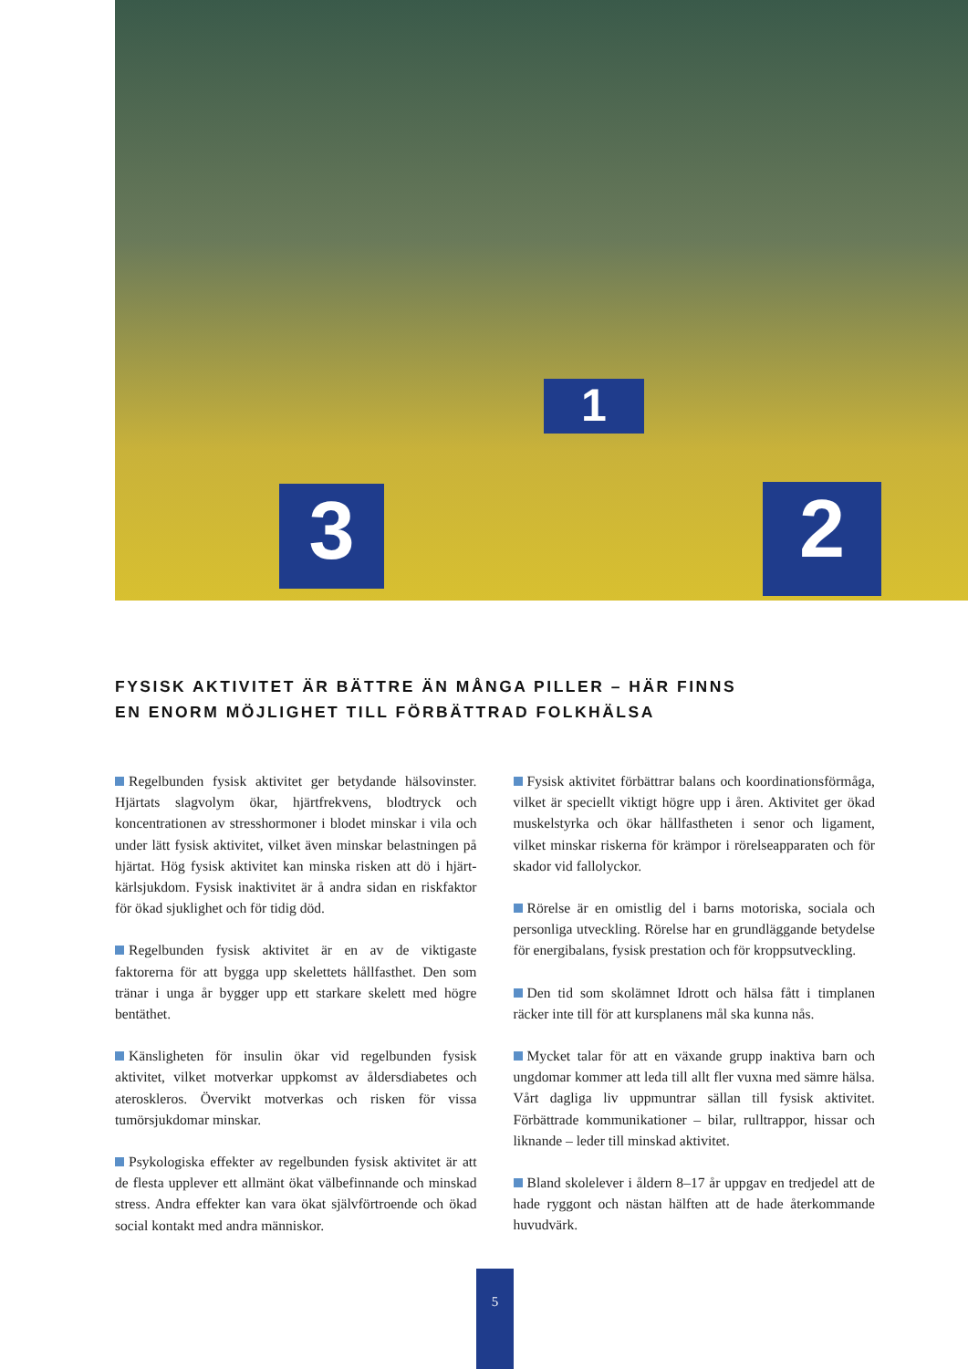3 2
1
FYSISK AKTIVITET ÄR BÄTTRE ÄN MÅNGA PILLER – HÄR FINNS
EN ENORM MÖJLIGHET TILL FÖRBÄTTRAD FOLKHÄLSA
Regelbunden fysisk aktivitet ger betydande hälsovinster. Hjärtats slagvolym ökar, hjärtfrekvens, blodtryck och koncentrationen av stresshormoner i blodet minskar i vila och under lätt fysisk aktivitet, vilket även minskar belastningen på hjärtat. Hög fysisk aktivitet kan minska risken att dö i hjärt-kärlsjukdom. Fysisk inaktivitet är å andra sidan en riskfaktor för ökad sjuklighet och för tidig död.
Regelbunden fysisk aktivitet är en av de viktigaste faktorerna för att bygga upp skelettets hållfasthet. Den som tränar i unga år bygger upp ett starkare skelett med högre bentäthet.
Känsligheten för insulin ökar vid regelbunden fysisk aktivitet, vilket motverkar uppkomst av åldersdiabetes och ateroskleros. Övervikt motverkas och risken för vissa tumörsjukdomar minskar.
Psykologiska effekter av regelbunden fysisk aktivitet är att de flesta upplever ett allmänt ökat välbefinnande och minskad stress. Andra effekter kan vara ökat självförtroende och ökad social kontakt med andra människor.
Fysisk aktivitet förbättrar balans och koordinationsförmåga, vilket är speciellt viktigt högre upp i åren. Aktivitet ger ökad muskelstyrka och ökar hållfastheten i senor och ligament, vilket minskar riskerna för krämpor i rörelseapparaten och för skador vid fallolyckor.
Rörelse är en omistlig del i barns motoriska, sociala och personliga utveckling. Rörelse har en grundläggande betydelse för energibalans, fysisk prestation och för kroppsutveckling.
Den tid som skolämnet Idrott och hälsa fått i timplanen räcker inte till för att kursplanens mål ska kunna nås.
Mycket talar för att en växande grupp inaktiva barn och ungdomar kommer att leda till allt fler vuxna med sämre hälsa. Vårt dagliga liv uppmuntrar sällan till fysisk aktivitet. Förbättrade kommunikationer – bilar, rulltrappor, hissar och liknande – leder till minskad aktivitet.
Bland skolelever i åldern 8–17 år uppgav en tredjedel att de hade ryggont och nästan hälften att de hade återkommande huvudvärk.
5